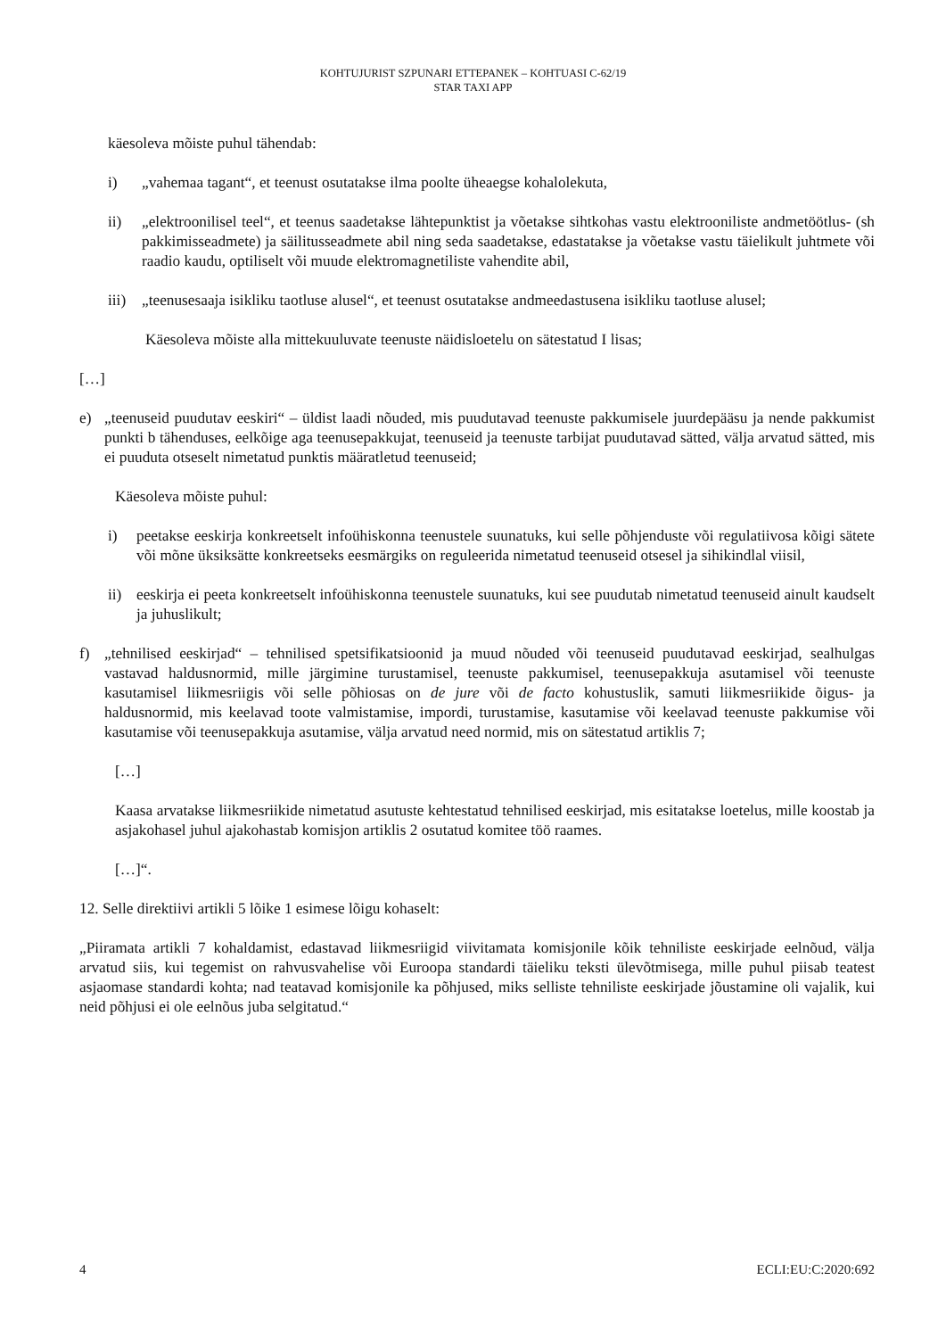KOHTUJURIST SZPUNARI ETTEPANEK – KOHTUASI C-62/19
STAR TAXI APP
käesoleva mõiste puhul tähendab:
i) „vahemaa tagant“, et teenust osutatakse ilma poolte üheaegse kohalolekuta,
ii) „elektroonilisel teel“, et teenus saadetakse lähtepunktist ja võetakse sihtkohas vastu elektrooniliste andmetöötlus- (sh pakkimisseadmete) ja säilitusseadmete abil ning seda saadetakse, edastatakse ja võetakse vastu täielikult juhtmete või raadio kaudu, optiliselt või muude elektromagnetiliste vahendite abil,
iii) „teenusesaaja isikliku taotluse alusel“, et teenust osutatakse andmeedastusena isikliku taotluse alusel;
Käesoleva mõiste alla mittekuuluvate teenuste näidisloetelu on sätestatud I lisas;
[…]
e) „teenuseid puudutav eeskiri“ – üldist laadi nõuded, mis puudutavad teenuste pakkumisele juurdepääsu ja nende pakkumist punkti b tähenduses, eelkõige aga teenusepakkujat, teenuseid ja teenuste tarbijat puudutavad sätted, välja arvatud sätted, mis ei puuduta otseselt nimetatud punktis määratletud teenuseid;
Käesoleva mõiste puhul:
i) peetakse eeskirja konkreetselt infoühiskonna teenustele suunatuks, kui selle põhjenduste või regulatiivosa kõigi sätete või mõne üksiksätte konkreetseks eesmärgiks on reguleerida nimetatud teenuseid otsesel ja sihikindlal viisil,
ii) eeskirja ei peeta konkreetselt infoühiskonna teenustele suunatuks, kui see puudutab nimetatud teenuseid ainult kaudselt ja juhuslikult;
f) „tehnilised eeskirjad“ – tehnilised spetsifikatsioonid ja muud nõuded või teenuseid puudutavad eeskirjad, sealhulgas vastavad haldusnormid, mille järgimine turustamisel, teenuste pakkumisel, teenusepakkuja asutamisel või teenuste kasutamisel liikmesriigis või selle põhiosas on de jure või de facto kohustuslik, samuti liikmesriikide õigus- ja haldusnormid, mis keelavad toote valmistamise, impordi, turustamise, kasutamise või keelavad teenuste pakkumise või kasutamise või teenusepakkuja asutamise, välja arvatud need normid, mis on sätestatud artiklis 7;
[…]
Kaasa arvatakse liikmesriikide nimetatud asutuste kehtestatud tehnilised eeskirjad, mis esitatakse loetelus, mille koostab ja asjakohasel juhul ajakohastab komisjon artiklis 2 osutatud komitee töö raames.
[…]“.
12. Selle direktiivi artikli 5 lõike 1 esimese lõigu kohaselt:
„Piiramata artikli 7 kohaldamist, edastavad liikmesriigid viivitamata komisjonile kõik tehniliste eeskirjade eelnõud, välja arvatud siis, kui tegemist on rahvusvahelise või Euroopa standardi täieliku teksti ülevõtmisega, mille puhul piisab teatest asjaomase standardi kohta; nad teatavad komisjonile ka põhjused, miks selliste tehniliste eeskirjade jõustamine oli vajalik, kui neid põhjusi ei ole eelnõus juba selgitatud.“
4 ECLI:EU:C:2020:692